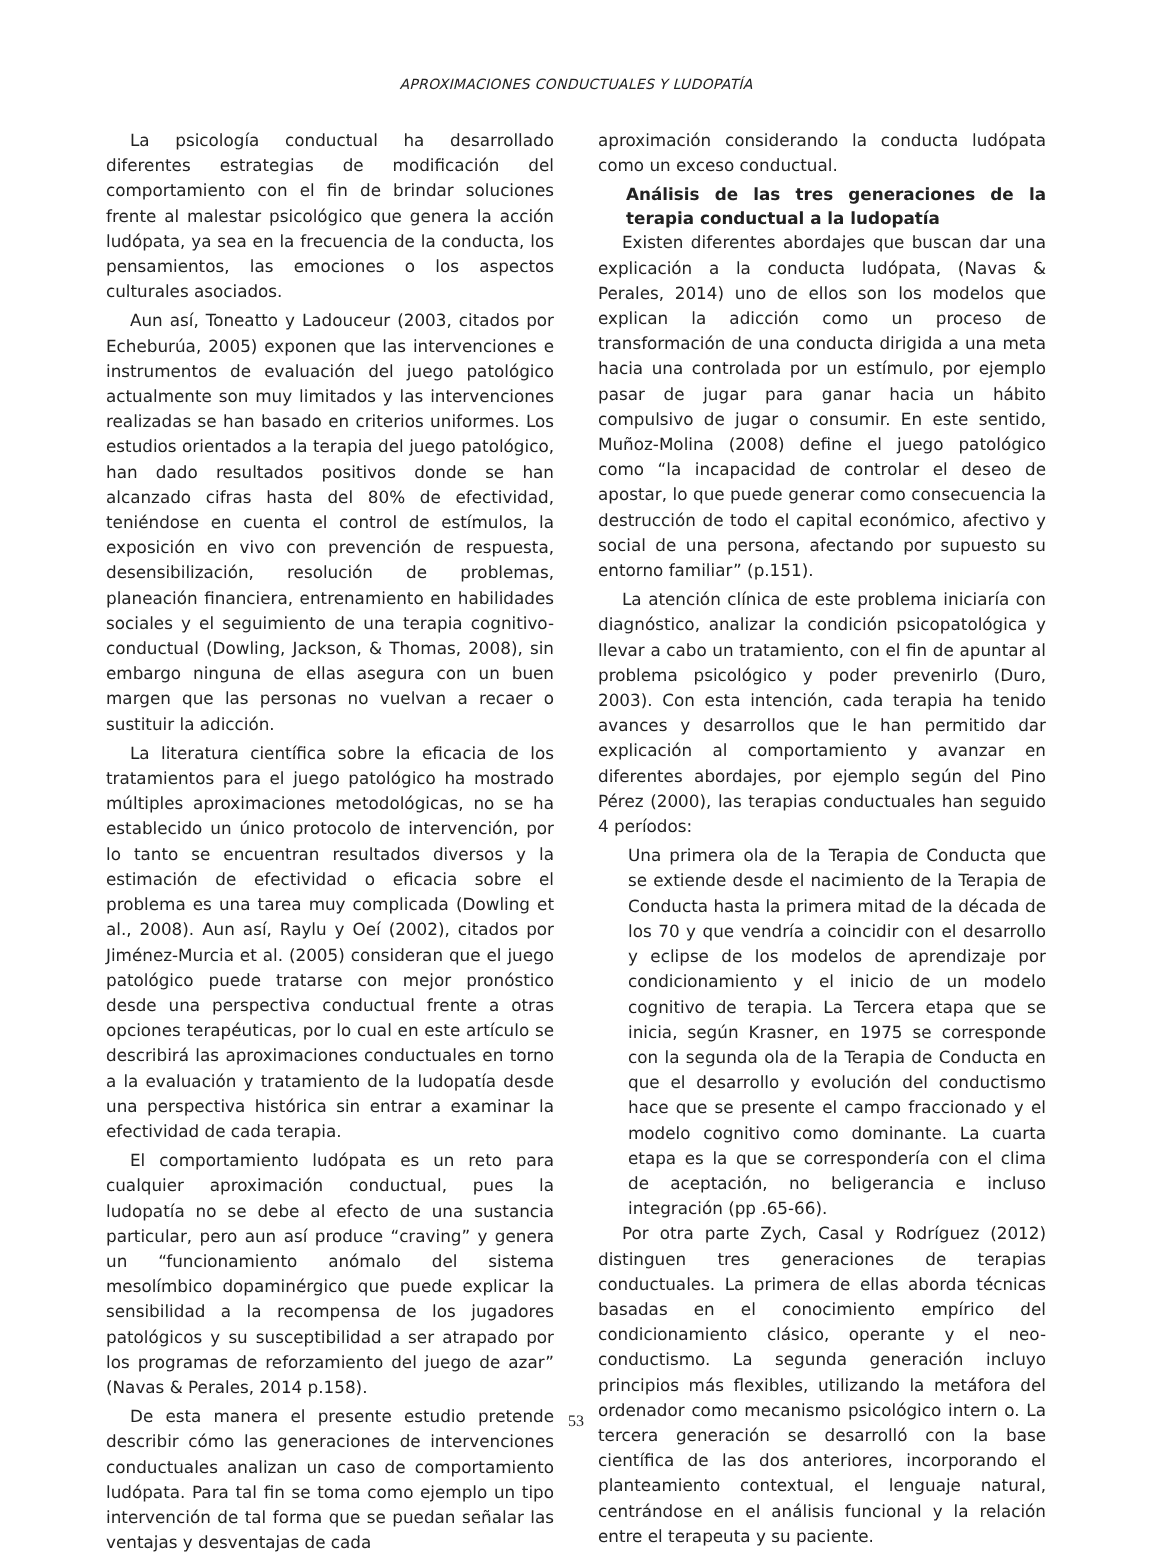APROXIMACIONES CONDUCTUALES Y LUDOPATÍA
La psicología conductual ha desarrollado diferentes estrategias de modificación del comportamiento con el fin de brindar soluciones frente al malestar psicológico que genera la acción ludópata, ya sea en la frecuencia de la conducta, los pensamientos, las emociones o los aspectos culturales asociados.
Aun así, Toneatto y Ladouceur (2003, citados por Echeburúa, 2005) exponen que las intervenciones e instrumentos de evaluación del juego patológico actualmente son muy limitados y las intervenciones realizadas se han basado en criterios uniformes. Los estudios orientados a la terapia del juego patológico, han dado resultados positivos donde se han alcanzado cifras hasta del 80% de efectividad, teniéndose en cuenta el control de estímulos, la exposición en vivo con prevención de respuesta, desensibilización, resolución de problemas, planeación financiera, entrenamiento en habilidades sociales y el seguimiento de una terapia cognitivo-conductual (Dowling, Jackson, & Thomas, 2008), sin embargo ninguna de ellas asegura con un buen margen que las personas no vuelvan a recaer o sustituir la adicción.
La literatura científica sobre la eficacia de los tratamientos para el juego patológico ha mostrado múltiples aproximaciones metodológicas, no se ha establecido un único protocolo de intervención, por lo tanto se encuentran resultados diversos y la estimación de efectividad o eficacia sobre el problema es una tarea muy complicada (Dowling et al., 2008). Aun así, Raylu y Oeí (2002), citados por Jiménez-Murcia et al. (2005) consideran que el juego patológico puede tratarse con mejor pronóstico desde una perspectiva conductual frente a otras opciones terapéuticas, por lo cual en este artículo se describirá las aproximaciones conductuales en torno a la evaluación y tratamiento de la ludopatía desde una perspectiva histórica sin entrar a examinar la efectividad de cada terapia.
El comportamiento ludópata es un reto para cualquier aproximación conductual, pues la ludopatía no se debe al efecto de una sustancia particular, pero aun así produce “craving” y genera un “funcionamiento anómalo del sistema mesolímbico dopaminérgico que puede explicar la sensibilidad a la recompensa de los jugadores patológicos y su susceptibilidad a ser atrapado por los programas de reforzamiento del juego de azar” (Navas & Perales, 2014 p.158).
De esta manera el presente estudio pretende describir cómo las generaciones de intervenciones conductuales analizan un caso de comportamiento ludópata. Para tal fin se toma como ejemplo un tipo intervención de tal forma que se puedan señalar las ventajas y desventajas de cada
aproximación considerando la conducta ludópata como un exceso conductual.
Análisis de las tres generaciones de la terapia conductual a la ludopatía
Existen diferentes abordajes que buscan dar una explicación a la conducta ludópata, (Navas & Perales, 2014) uno de ellos son los modelos que explican la adicción como un proceso de transformación de una conducta dirigida a una meta hacia una controlada por un estímulo, por ejemplo pasar de jugar para ganar hacia un hábito compulsivo de jugar o consumir. En este sentido, Muñoz-Molina (2008) define el juego patológico como “la incapacidad de controlar el deseo de apostar, lo que puede generar como consecuencia la destrucción de todo el capital económico, afectivo y social de una persona, afectando por supuesto su entorno familiar” (p.151).
La atención clínica de este problema iniciaría con diagnóstico, analizar la condición psicopatológica y llevar a cabo un tratamiento, con el fin de apuntar al problema psicológico y poder prevenirlo (Duro, 2003). Con esta intención, cada terapia ha tenido avances y desarrollos que le han permitido dar explicación al comportamiento y avanzar en diferentes abordajes, por ejemplo según del Pino Pérez (2000), las terapias conductuales han seguido 4 períodos:
Una primera ola de la Terapia de Conducta que se extiende desde el nacimiento de la Terapia de Conducta hasta la primera mitad de la década de los 70 y que vendría a coincidir con el desarrollo y eclipse de los modelos de aprendizaje por condicionamiento y el inicio de un modelo cognitivo de terapia. La Tercera etapa que se inicia, según Krasner, en 1975 se corresponde con la segunda ola de la Terapia de Conducta en que el desarrollo y evolución del conductismo hace que se presente el campo fraccionado y el modelo cognitivo como dominante. La cuarta etapa es la que se correspondería con el clima de aceptación, no beligerancia e incluso integración (pp .65-66).
Por otra parte Zych, Casal y Rodríguez (2012) distinguen tres generaciones de terapias conductuales. La primera de ellas aborda técnicas basadas en el conocimiento empírico del condicionamiento clásico, operante y el neo-conductismo. La segunda generación incluyo principios más flexibles, utilizando la metáfora del ordenador como mecanismo psicológico intern o. La tercera generación se desarrolló con la base científica de las dos anteriores, incorporando el planteamiento contextual, el lenguaje natural, centrándose en el análisis funcional y la relación entre el terapeuta y su paciente.
53